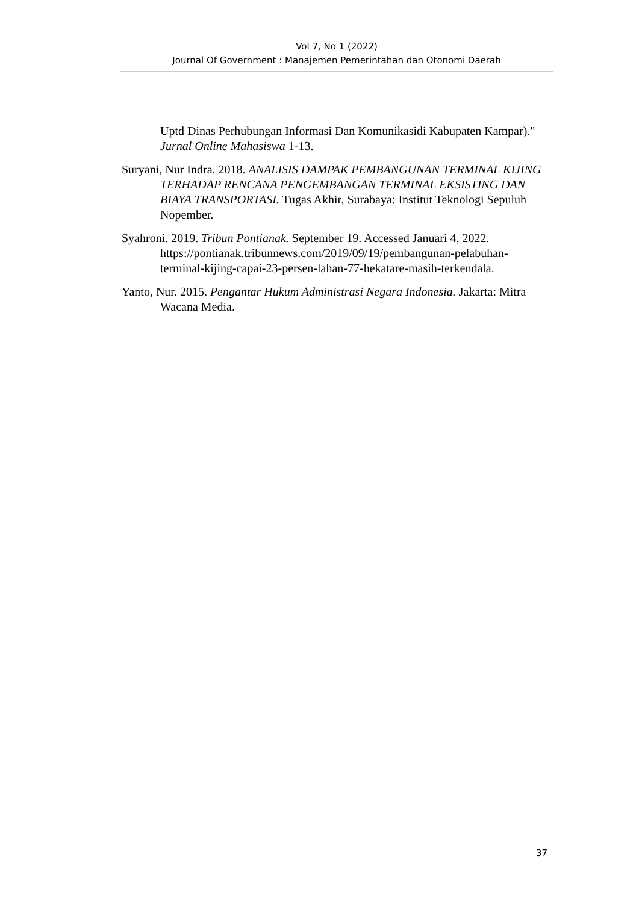Vol 7, No 1 (2022)
Journal Of Government : Manajemen Pemerintahan dan Otonomi Daerah
Uptd Dinas Perhubungan Informasi Dan Komunikasidi Kabupaten Kampar)." Jurnal Online Mahasiswa 1-13.
Suryani, Nur Indra. 2018. ANALISIS DAMPAK PEMBANGUNAN TERMINAL KIJING TERHADAP RENCANA PENGEMBANGAN TERMINAL EKSISTING DAN BIAYA TRANSPORTASI. Tugas Akhir, Surabaya: Institut Teknologi Sepuluh Nopember.
Syahroni. 2019. Tribun Pontianak. September 19. Accessed Januari 4, 2022. https://pontianak.tribunnews.com/2019/09/19/pembangunan-pelabuhan-terminal-kijing-capai-23-persen-lahan-77-hekatare-masih-terkendala.
Yanto, Nur. 2015. Pengantar Hukum Administrasi Negara Indonesia. Jakarta: Mitra Wacana Media.
37